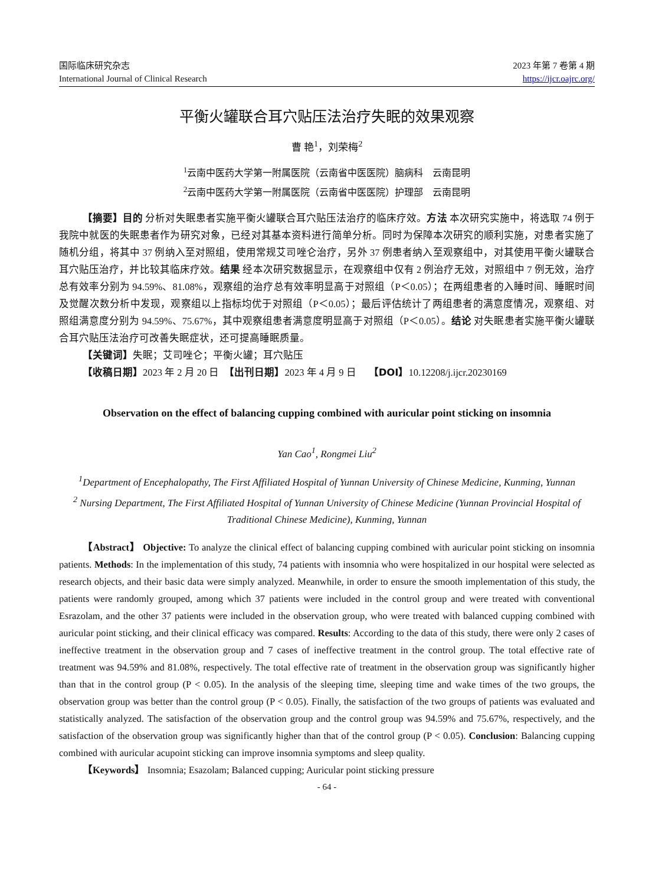国际临床研究杂志
International Journal of Clinical Research
2023 年第 7 卷第 4 期
https://ijcr.oajrc.org/
平衡火罐联合耳穴贴压法治疗失眠的效果观察
曹 艳<sup>1</sup>，刘荣梅<sup>2</sup>
<sup>1</sup> 云南中医药大学第一附属医院（云南省中医医院）脑病科　云南昆明
<sup>2</sup> 云南中医药大学第一附属医院（云南省中医医院）护理部　云南昆明
【摘要】目的 分析对失眠患者实施平衡火罐联合耳穴贴压法治疗的临床疗效。方法 本次研究实施中，将选取 74 例于我院中就医的失眠患者作为研究对象，已经对其基本资料进行简单分析。同时为保障本次研究的顺利实施，对患者实施了随机分组，将其中 37 例纳入至对照组，使用常规艾司唑仑治疗，另外 37 例患者纳入至观察组中，对其使用平衡火罐联合耳穴贴压治疗，并比较其临床疗效。结果 经本次研究数据显示，在观察组中仅有 2 例治疗无效，对照组中 7 例无效，治疗总有效率分别为 94.59%、81.08%，观察组的治疗总有效率明显高于对照组（P＜0.05）；在两组患者的入睡时间、睡眠时间及觉醒次数分析中发现，观察组以上指标均优于对照组（P＜0.05）；最后评估统计了两组患者的满意度情况，观察组、对照组满意度分别为 94.59%、75.67%，其中观察组患者满意度明显高于对照组（P＜0.05）。结论 对失眠患者实施平衡火罐联合耳穴贴压法治疗可改善失眠症状，还可提高睡眠质量。
【关键词】失眠；艾司唑仑；平衡火罐；耳穴贴压
【收稿日期】2023 年 2 月 20 日　【出刊日期】2023 年 4 月 9 日　 【DOI】10.12208/j.ijcr.20230169
Observation on the effect of balancing cupping combined with auricular point sticking on insomnia
Yan Cao<sup>1</sup>, Rongmei Liu<sup>2</sup>
<sup>1</sup> Department of Encephalopathy, The First Affiliated Hospital of Yunnan University of Chinese Medicine, Kunming, Yunnan
<sup>2</sup> Nursing Department, The First Affiliated Hospital of Yunnan University of Chinese Medicine (Yunnan Provincial Hospital of Traditional Chinese Medicine), Kunming, Yunnan
【Abstract】 Objective: To analyze the clinical effect of balancing cupping combined with auricular point sticking on insomnia patients. Methods: In the implementation of this study, 74 patients with insomnia who were hospitalized in our hospital were selected as research objects, and their basic data were simply analyzed. Meanwhile, in order to ensure the smooth implementation of this study, the patients were randomly grouped, among which 37 patients were included in the control group and were treated with conventional Esrazolam, and the other 37 patients were included in the observation group, who were treated with balanced cupping combined with auricular point sticking, and their clinical efficacy was compared. Results: According to the data of this study, there were only 2 cases of ineffective treatment in the observation group and 7 cases of ineffective treatment in the control group. The total effective rate of treatment was 94.59% and 81.08%, respectively. The total effective rate of treatment in the observation group was significantly higher than that in the control group (P < 0.05). In the analysis of the sleeping time, sleeping time and wake times of the two groups, the observation group was better than the control group (P < 0.05). Finally, the satisfaction of the two groups of patients was evaluated and statistically analyzed. The satisfaction of the observation group and the control group was 94.59% and 75.67%, respectively, and the satisfaction of the observation group was significantly higher than that of the control group (P < 0.05). Conclusion: Balancing cupping combined with auricular acupoint sticking can improve insomnia symptoms and sleep quality.
【Keywords】 Insomnia; Esazolam; Balanced cupping; Auricular point sticking pressure
- 64 -